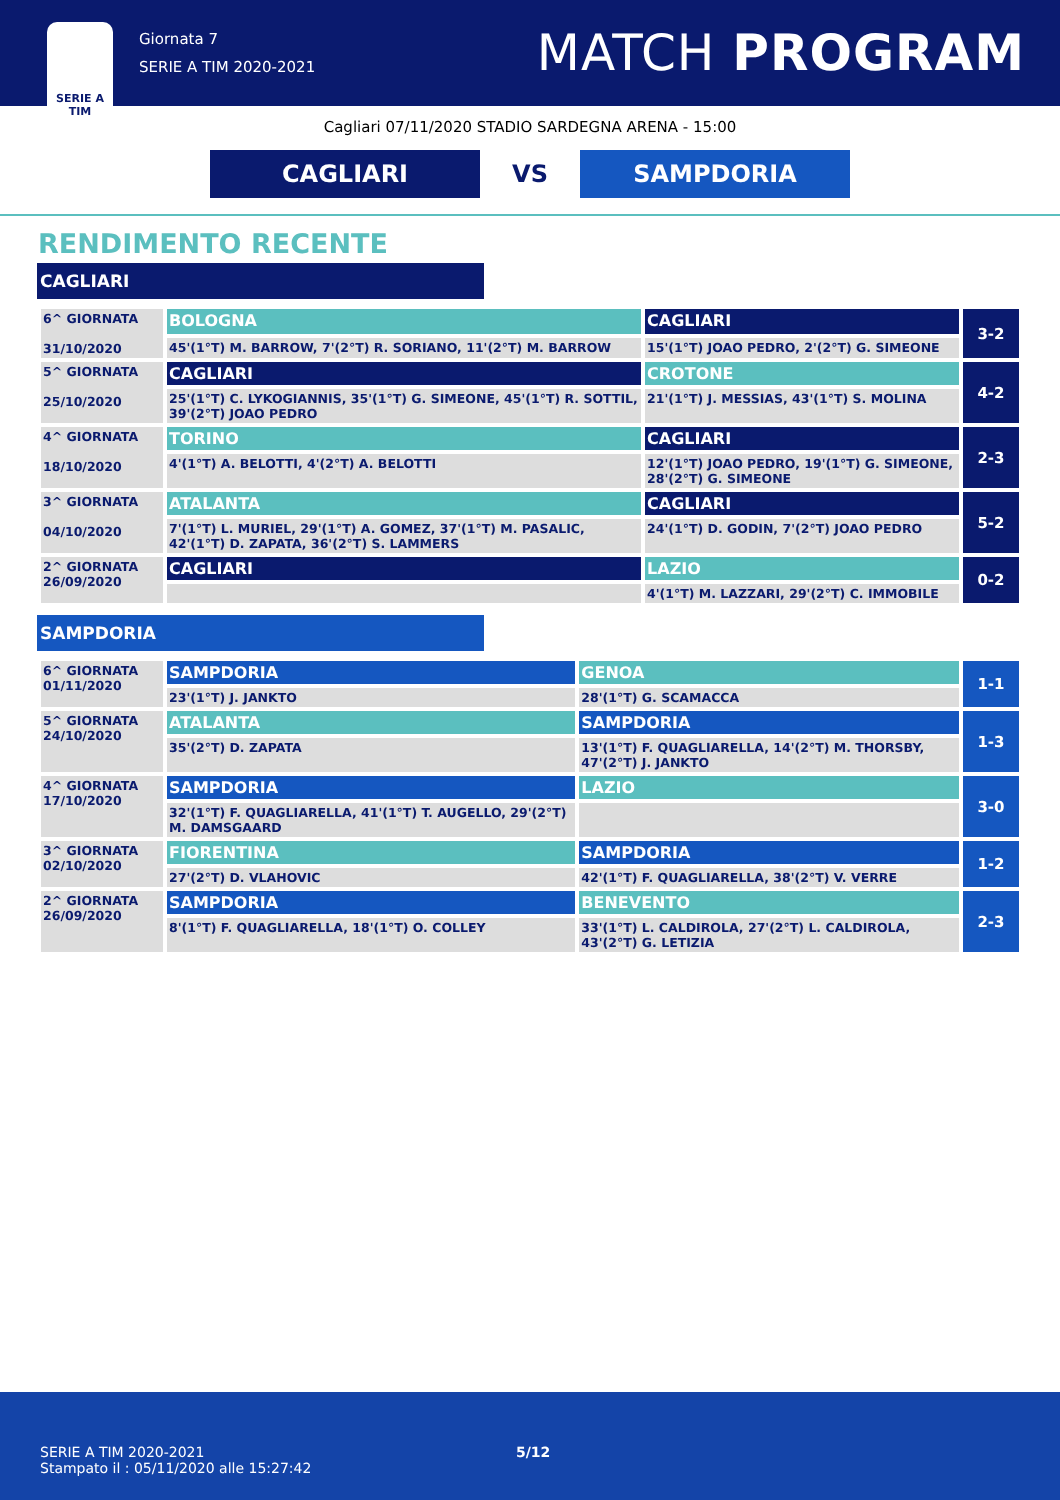SERIE A
TIM
Giornata 7
SERIE A TIM 2020-2021
MATCH PROGRAM
Cagliari 07/11/2020 STADIO SARDEGNA ARENA - 15:00
CAGLIARI
VS
SAMPDORIA
RENDIMENTO RECENTE
CAGLIARI
| 6^ GIORNATA 31/10/2020 | BOLOGNA | CAGLIARI | 3-2 |
| | 45'(1°T) M. BARROW, 7'(2°T) R. SORIANO, 11'(2°T) M. BARROW | 15'(1°T) JOAO PEDRO, 2'(2°T) G. SIMEONE | |
| 5^ GIORNATA 25/10/2020 | CAGLIARI | CROTONE | 4-2 |
| | 25'(1°T) C. LYKOGIANNIS, 35'(1°T) G. SIMEONE, 45'(1°T) R. SOTTIL, 39'(2°T) JOAO PEDRO | 21'(1°T) J. MESSIAS, 43'(1°T) S. MOLINA | |
| 4^ GIORNATA 18/10/2020 | TORINO | CAGLIARI | 2-3 |
| | 4'(1°T) A. BELOTTI, 4'(2°T) A. BELOTTI | 12'(1°T) JOAO PEDRO, 19'(1°T) G. SIMEONE, 28'(2°T) G. SIMEONE | |
| 3^ GIORNATA 04/10/2020 | ATALANTA | CAGLIARI | 5-2 |
| | 7'(1°T) L. MURIEL, 29'(1°T) A. GOMEZ, 37'(1°T) M. PASALIC, 42'(1°T) D. ZAPATA, 36'(2°T) S. LAMMERS | 24'(1°T) D. GODIN, 7'(2°T) JOAO PEDRO | |
| 2^ GIORNATA 26/09/2020 | CAGLIARI | LAZIO | 0-2 |
| | | 4'(1°T) M. LAZZARI, 29'(2°T) C. IMMOBILE | |
SAMPDORIA
| 6^ GIORNATA 01/11/2020 | SAMPDORIA | GENOA | 1-1 |
| | 23'(1°T) J. JANKTO | 28'(1°T) G. SCAMACCA | |
| 5^ GIORNATA 24/10/2020 | ATALANTA | SAMPDORIA | 1-3 |
| | 35'(2°T) D. ZAPATA | 13'(1°T) F. QUAGLIARELLA, 14'(2°T) M. THORSBY, 47'(2°T) J. JANKTO | |
| 4^ GIORNATA 17/10/2020 | SAMPDORIA | LAZIO | 3-0 |
| | 32'(1°T) F. QUAGLIARELLA, 41'(1°T) T. AUGELLO, 29'(2°T) M. DAMSGAARD | | |
| 3^ GIORNATA 02/10/2020 | FIORENTINA | SAMPDORIA | 1-2 |
| | 27'(2°T) D. VLAHOVIC | 42'(1°T) F. QUAGLIARELLA, 38'(2°T) V. VERRE | |
| 2^ GIORNATA 26/09/2020 | SAMPDORIA | BENEVENTO | 2-3 |
| | 8'(1°T) F. QUAGLIARELLA, 18'(1°T) O. COLLEY | 33'(1°T) L. CALDIROLA, 27'(2°T) L. CALDIROLA, 43'(2°T) G. LETIZIA | |
SERIE A TIM 2020-2021
Stampato il : 05/11/2020 alle 15:27:42
5/12